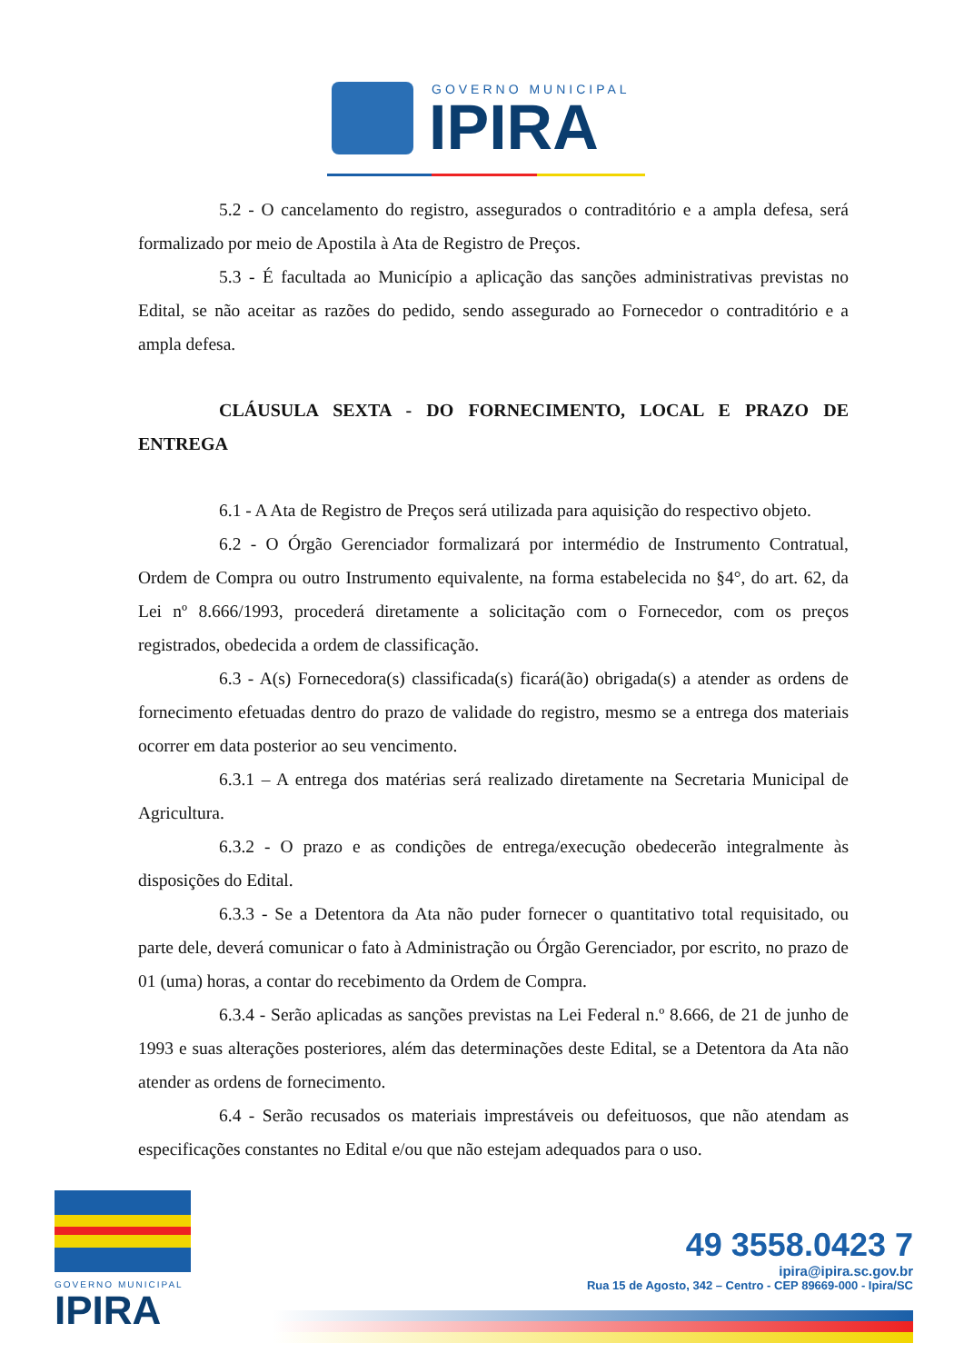GOVERNO MUNICIPAL
IPIRA
5.2 - O cancelamento do registro, assegurados o contraditório e a ampla defesa, será formalizado por meio de Apostila à Ata de Registro de Preços.
5.3 - É facultada ao Município a aplicação das sanções administrativas previstas no Edital, se não aceitar as razões do pedido, sendo assegurado ao Fornecedor o contraditório e a ampla defesa.
CLÁUSULA SEXTA - DO FORNECIMENTO, LOCAL E PRAZO DE ENTREGA
6.1 - A Ata de Registro de Preços será utilizada para aquisição do respectivo objeto.
6.2 - O Órgão Gerenciador formalizará por intermédio de Instrumento Contratual, Ordem de Compra ou outro Instrumento equivalente, na forma estabelecida no §4°, do art. 62, da Lei nº 8.666/1993, procederá diretamente a solicitação com o Fornecedor, com os preços registrados, obedecida a ordem de classificação.
6.3 - A(s) Fornecedora(s) classificada(s) ficará(ão) obrigada(s) a atender as ordens de fornecimento efetuadas dentro do prazo de validade do registro, mesmo se a entrega dos materiais ocorrer em data posterior ao seu vencimento.
6.3.1 – A entrega dos matérias será realizado diretamente na Secretaria Municipal de Agricultura.
6.3.2 - O prazo e as condições de entrega/execução obedecerão integralmente às disposições do Edital.
6.3.3 - Se a Detentora da Ata não puder fornecer o quantitativo total requisitado, ou parte dele, deverá comunicar o fato à Administração ou Órgão Gerenciador, por escrito, no prazo de 01 (uma) horas, a contar do recebimento da Ordem de Compra.
6.3.4 - Serão aplicadas as sanções previstas na Lei Federal n.º 8.666, de 21 de junho de 1993 e suas alterações posteriores, além das determinações deste Edital, se a Detentora da Ata não atender as ordens de fornecimento.
6.4 - Serão recusados os materiais imprestáveis ou defeituosos, que não atendam as especificações constantes no Edital e/ou que não estejam adequados para o uso.
GOVERNO MUNICIPAL
IPIRA
49 3558.0423 7
ipira@ipira.sc.gov.br
Rua 15 de Agosto, 342 – Centro - CEP 89669-000 - Ipira/SC